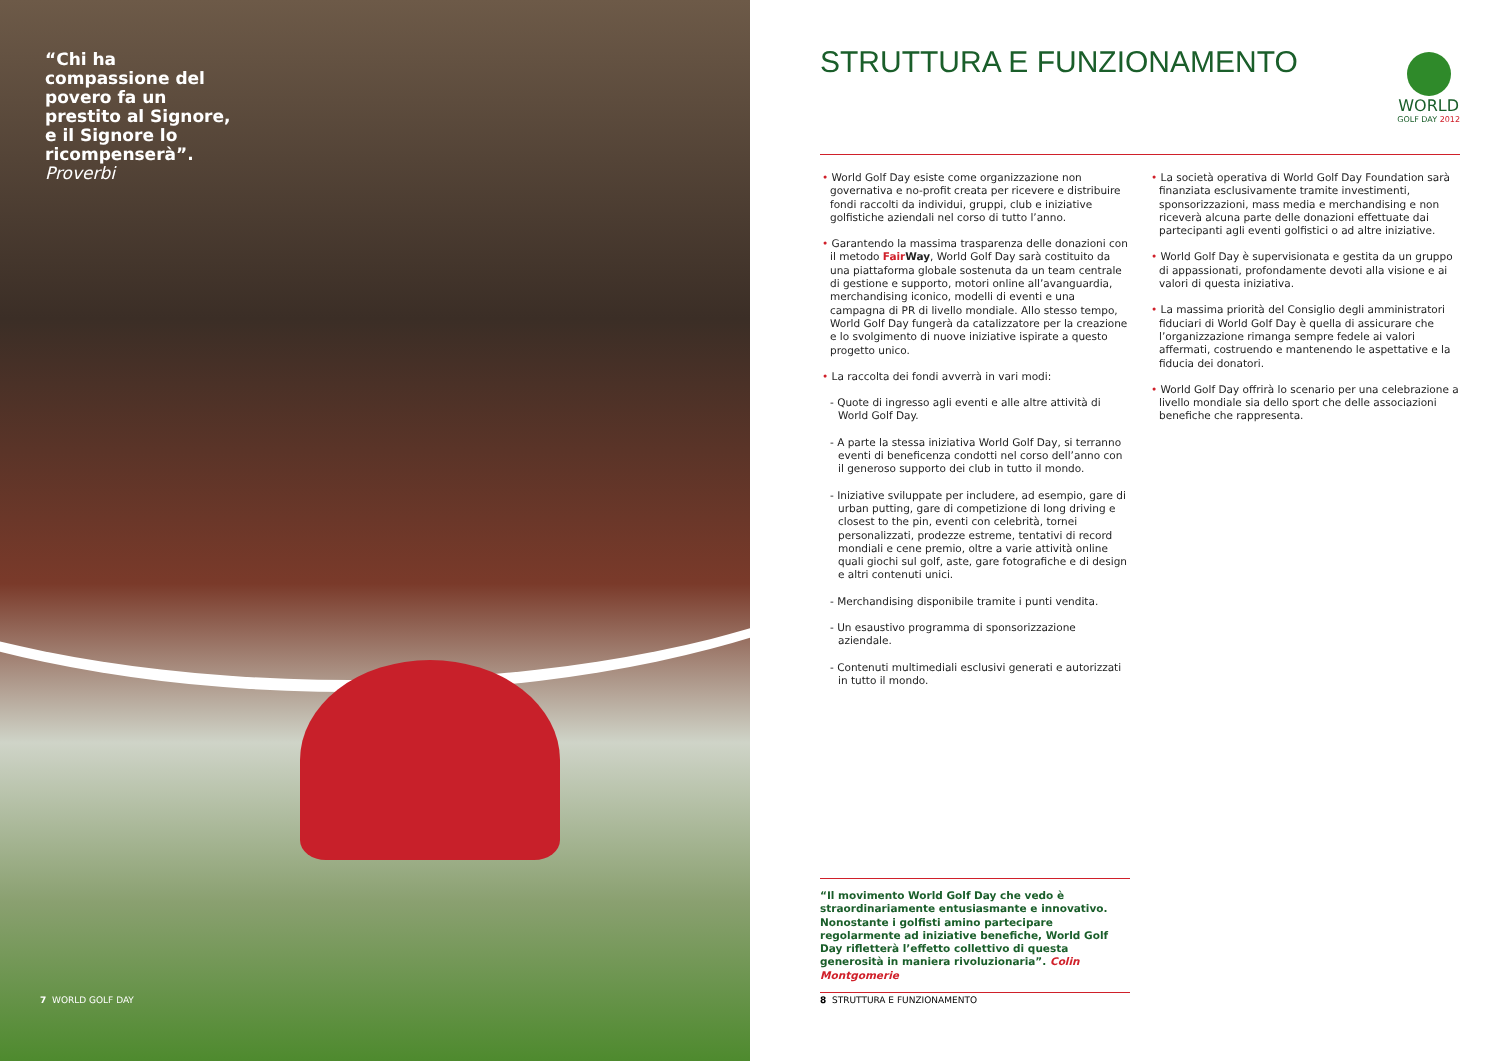“Chi ha compassione del povero fa un prestito al Signore, e il Signore lo ricompenserà”. Proverbi
7 WORLD GOLF DAY
STRUTTURA E FUNZIONAMENTO
WORLD
GOLF DAY 2012
• World Golf Day esiste come organizzazione non governativa e no-profit creata per ricevere e distribuire fondi raccolti da individui, gruppi, club e iniziative golfistiche aziendali nel corso di tutto l’anno.
• Garantendo la massima trasparenza delle donazioni con il metodo Fair Way, World Golf Day sarà costituito da una piattaforma globale sostenuta da un team centrale di gestione e supporto, motori online all’avanguardia, merchandising iconico, modelli di eventi e una campagna di PR di livello mondiale. Allo stesso tempo, World Golf Day fungerà da catalizzatore per la creazione e lo svolgimento di nuove iniziative ispirate a questo progetto unico.
• La raccolta dei fondi avverrà in vari modi:
- Quote di ingresso agli eventi e alle altre attività di World Golf Day.
- A parte la stessa iniziativa World Golf Day, si terranno eventi di beneficenza condotti nel corso dell’anno con il generoso supporto dei club in tutto il mondo.
- Iniziative sviluppate per includere, ad esempio, gare di urban putting, gare di competizione di long driving e closest to the pin, eventi con celebrità, tornei personalizzati, prodezze estreme, tentativi di record mondiali e cene premio, oltre a varie attività online quali giochi sul golf, aste, gare fotografiche e di design e altri contenuti unici.
- Merchandising disponibile tramite i punti vendita.
- Un esaustivo programma di sponsorizzazione aziendale.
- Contenuti multimediali esclusivi generati e autorizzati in tutto il mondo.
• La società operativa di World Golf Day Foundation sarà finanziata esclusivamente tramite investimenti, sponsorizzazioni, mass media e merchandising e non riceverà alcuna parte delle donazioni effettuate dai partecipanti agli eventi golfistici o ad altre iniziative.
• World Golf Day è supervisionata e gestita da un gruppo di appassionati, profondamente devoti alla visione e ai valori di questa iniziativa.
• La massima priorità del Consiglio degli amministratori fiduciari di World Golf Day è quella di assicurare che l’organizzazione rimanga sempre fedele ai valori affermati, costruendo e mantenendo le aspettative e la fiducia dei donatori.
• World Golf Day offrirà lo scenario per una celebrazione a livello mondiale sia dello sport che delle associazioni benefiche che rappresenta.
“Il movimento World Golf Day che vedo è straordinariamente entusiasmante e innovativo. Nonostante i golfisti amino partecipare regolarmente ad iniziative benefiche, World Golf Day rifletterà l’effetto collettivo di questa generosità in maniera rivoluzionaria”. Colin Montgomerie
8 STRUTTURA E FUNZIONAMENTO